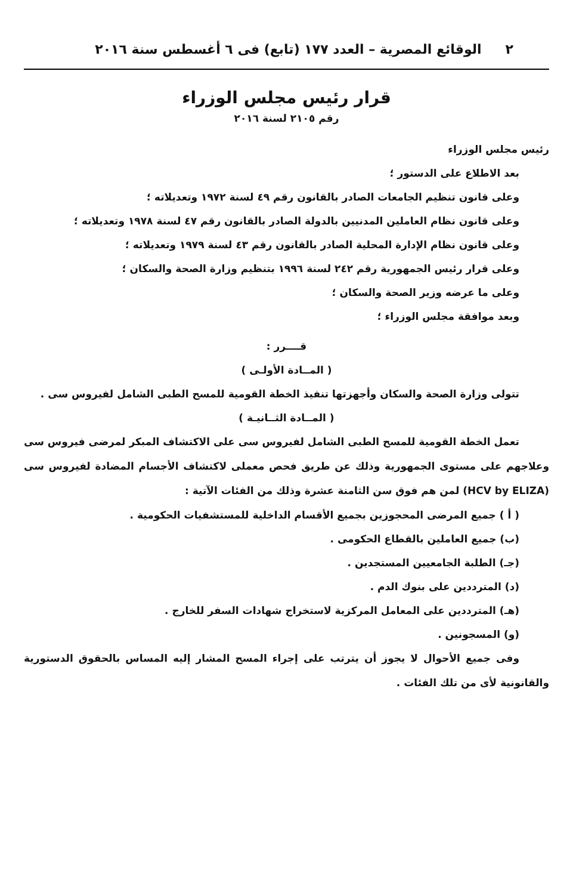٢ الوقائع المصرية – العدد ١٧٧ (تابع) فى ٦ أغسطس سنة ٢٠١٦
قرار رئيس مجلس الوزراء
رقم ٢١٠٥ لسنة ٢٠١٦
رئيس مجلس الوزراء
بعد الاطلاع على الدستور ؛
وعلى قانون تنظيم الجامعات الصادر بالقانون رقم ٤٩ لسنة ١٩٧٢ وتعديلاته ؛
وعلى قانون نظام العاملين المدنيين بالدولة الصادر بالقانون رقم ٤٧ لسنة ١٩٧٨ وتعديلاته ؛
وعلى قانون نظام الإدارة المحلية الصادر بالقانون رقم ٤٣ لسنة ١٩٧٩ وتعديلاته ؛
وعلى قرار رئيس الجمهورية رقم ٢٤٢ لسنة ١٩٩٦ بتنظيم وزارة الصحة والسكان ؛
وعلى ما عرضه وزير الصحة والسكان ؛
وبعد موافقة مجلس الوزراء ؛
قــــرر :
( المــادة الأولـى )
تتولى وزارة الصحة والسكان وأجهزتها تنفيذ الخطة القومية للمسح الطبى الشامل لفيروس سى .
( المــادة الثــانيـة )
تعمل الخطة القومية للمسح الطبى الشامل لفيروس سى على الاكتشاف المبكر لمرضى فيروس سى وعلاجهم على مستوى الجمهورية وذلك عن طريق فحص معملى لاكتشاف الأجسام المضادة لفيروس سى (HCV by ELIZA) لمن هم فوق سن الثامنة عشرة وذلك من الفئات الآتية :
( أ ) جميع المرضى المحجوزين بجميع الأقسام الداخلية للمستشفيات الحكومية .
(ب) جميع العاملين بالقطاع الحكومى .
(جـ) الطلبة الجامعيين المستجدين .
(د) المترددين على بنوك الدم .
(هـ) المترددين على المعامل المركزية لاستخراج شهادات السفر للخارج .
(و) المسجونين .
وفى جميع الأحوال لا يجوز أن يترتب على إجراء المسح المشار إليه المساس بالحقوق الدستورية والقانونية لأى من تلك الفئات .